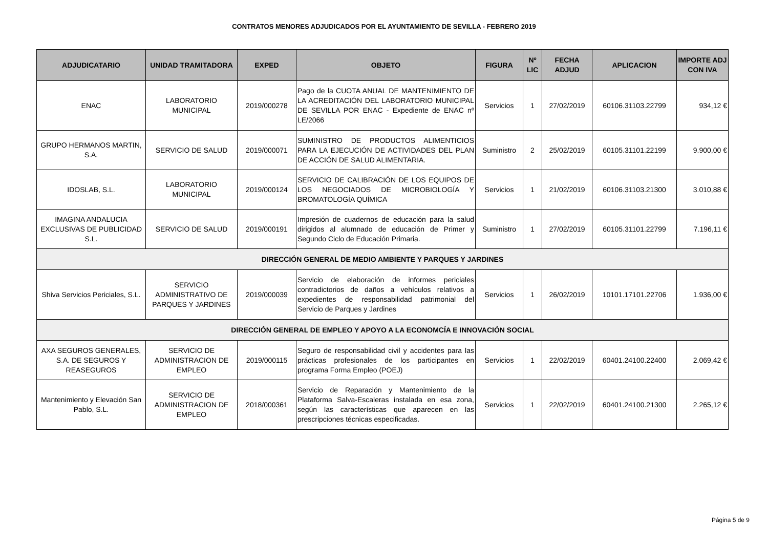CONTRATOS MENORES ADJUDICADOS POR EL AYUNTAMIENTO DE SEVILLA - FEBRERO 2019
| ADJUDICATARIO | UNIDAD TRAMITADORA | EXPED | OBJETO | FIGURA | Nº LIC | FECHA ADJUD | APLICACION | IMPORTE ADJ CON IVA |
| --- | --- | --- | --- | --- | --- | --- | --- | --- |
| ENAC | LABORATORIO MUNICIPAL | 2019/000278 | Pago de la CUOTA ANUAL DE MANTENIMIENTO DE LA ACREDITACIÓN DEL LABORATORIO MUNICIPAL DE SEVILLA POR ENAC - Expediente de ENAC nº LE/2066 | Servicios | 1 | 27/02/2019 | 60106.31103.22799 | 934,12 € |
| GRUPO HERMANOS MARTIN, S.A. | SERVICIO DE SALUD | 2019/000071 | SUMINISTRO DE PRODUCTOS ALIMENTICIOS PARA LA EJECUCIÓN DE ACTIVIDADES DEL PLAN DE ACCIÓN DE SALUD ALIMENTARIA. | Suministro | 2 | 25/02/2019 | 60105.31101.22199 | 9.900,00 € |
| IDOSLAB, S.L. | LABORATORIO MUNICIPAL | 2019/000124 | SERVICIO DE CALIBRACIÓN DE LOS EQUIPOS DE LOS NEGOCIADOS DE MICROBIOLOGÍA Y BROMATOLOGÍA QUÍMICA | Servicios | 1 | 21/02/2019 | 60106.31103.21300 | 3.010,88 € |
| IMAGINA ANDALUCIA EXCLUSIVAS DE PUBLICIDAD S.L. | SERVICIO DE SALUD | 2019/000191 | Impresión de cuadernos de educación para la salud dirigidos al alumnado de educación de Primer y Segundo Ciclo de Educación Primaria. | Suministro | 1 | 27/02/2019 | 60105.31101.22799 | 7.196,11 € |
| DIRECCIÓN GENERAL DE MEDIO AMBIENTE Y PARQUES Y JARDINES | | | | | | | | |
| Shiva Servicios Periciales, S.L. | SERVICIO ADMINISTRATIVO DE PARQUES Y JARDINES | 2019/000039 | Servicio de elaboración de informes periciales contradictorios de daños a vehículos relativos a expedientes de responsabilidad patrimonial del Servicio de Parques y Jardines | Servicios | 1 | 26/02/2019 | 10101.17101.22706 | 1.936,00 € |
| DIRECCIÓN GENERAL DE EMPLEO Y APOYO A LA ECONOMCÍA E INNOVACIÓN SOCIAL | | | | | | | | |
| AXA SEGUROS GENERALES, S.A. DE SEGUROS Y REASEGUROS | SERVICIO DE ADMINISTRACION DE EMPLEO | 2019/000115 | Seguro de responsabilidad civil y accidentes para las prácticas profesionales de los participantes en programa Forma Empleo (POEJ) | Servicios | 1 | 22/02/2019 | 60401.24100.22400 | 2.069,42 € |
| Mantenimiento y Elevación San Pablo, S.L. | SERVICIO DE ADMINISTRACION DE EMPLEO | 2018/000361 | Servicio de Reparación y Mantenimiento de la Plataforma Salva-Escaleras instalada en esa zona, según las características que aparecen en las prescripciones técnicas especificadas. | Servicios | 1 | 22/02/2019 | 60401.24100.21300 | 2.265,12 € |
Página 5 de 9